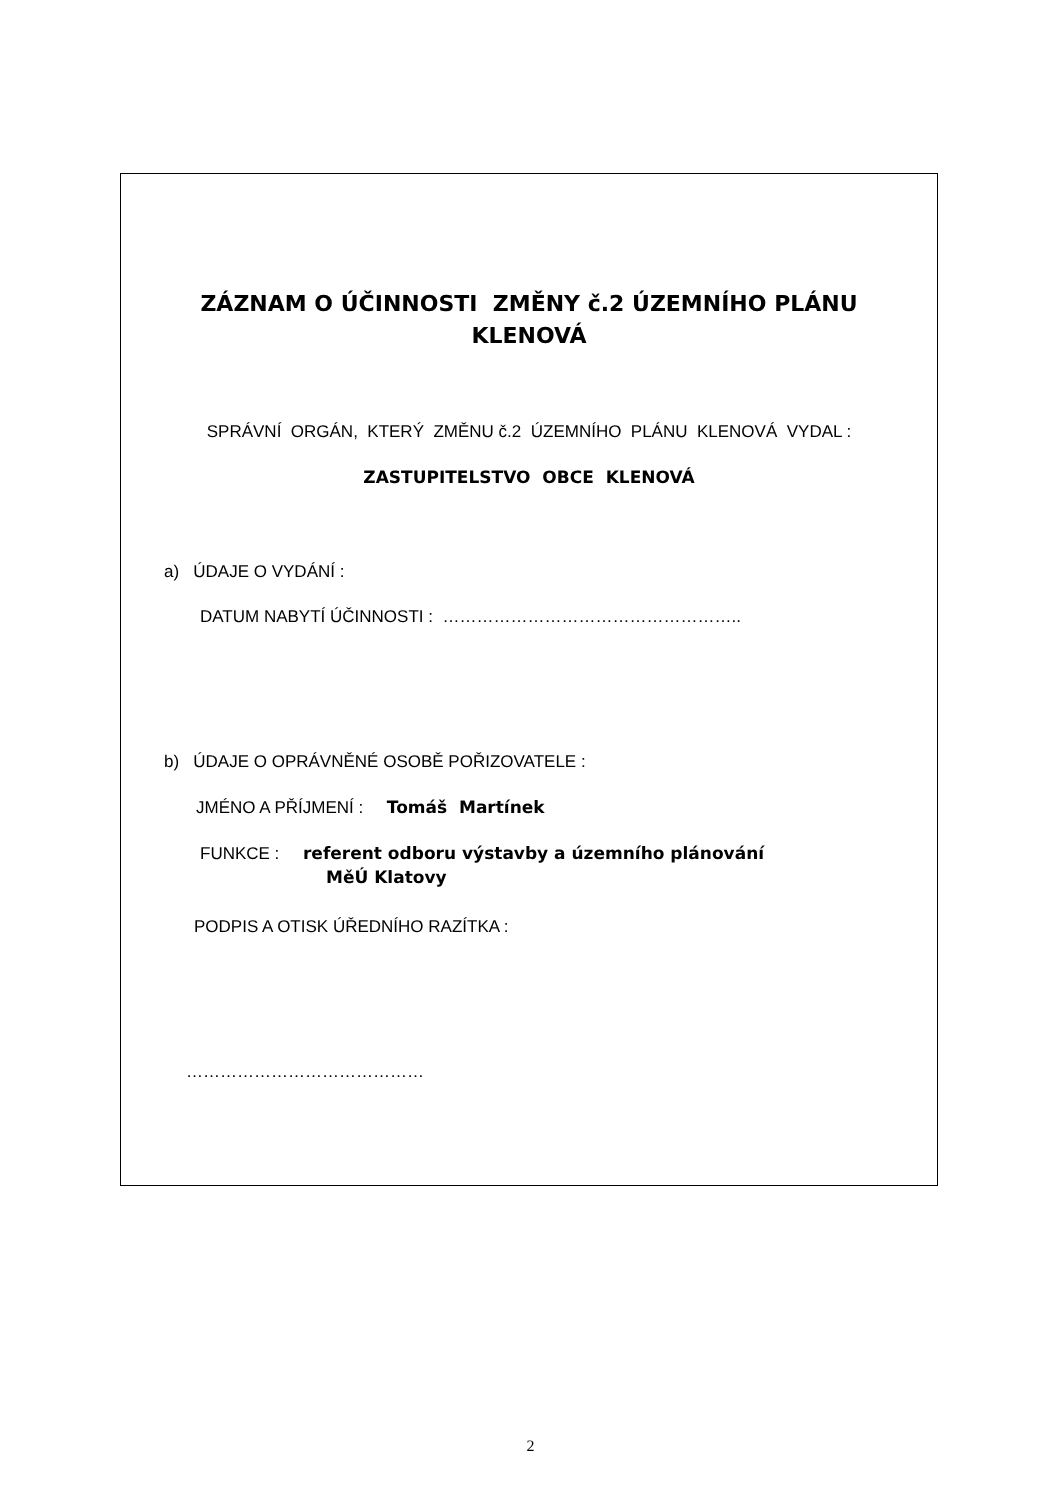ZÁZNAM O ÚČINNOSTI ZMĚNY č.2 ÚZEMNÍHO PLÁNU
KLENOVÁ
SPRÁVNÍ ORGÁN, KTERÝ ZMĚNU č.2 ÚZEMNÍHO PLÁNU KLENOVÁ VYDAL :
ZASTUPITELSTVO OBCE KLENOVÁ
a) ÚDAJE O VYDÁNÍ :
DATUM NABYTÍ ÚČINNOSTI : ……………………………………………..
b) ÚDAJE O OPRÁVNĚNÉ OSOBĚ POŘIZOVATELE :
JMÉNO A PŘÍJMENÍ : Tomáš Martínek
FUNKCE : referent odboru výstavby a územního plánování
MěÚ Klatovy
PODPIS A OTISK ÚŘEDNÍHO RAZÍTKA :
……………………………………
2